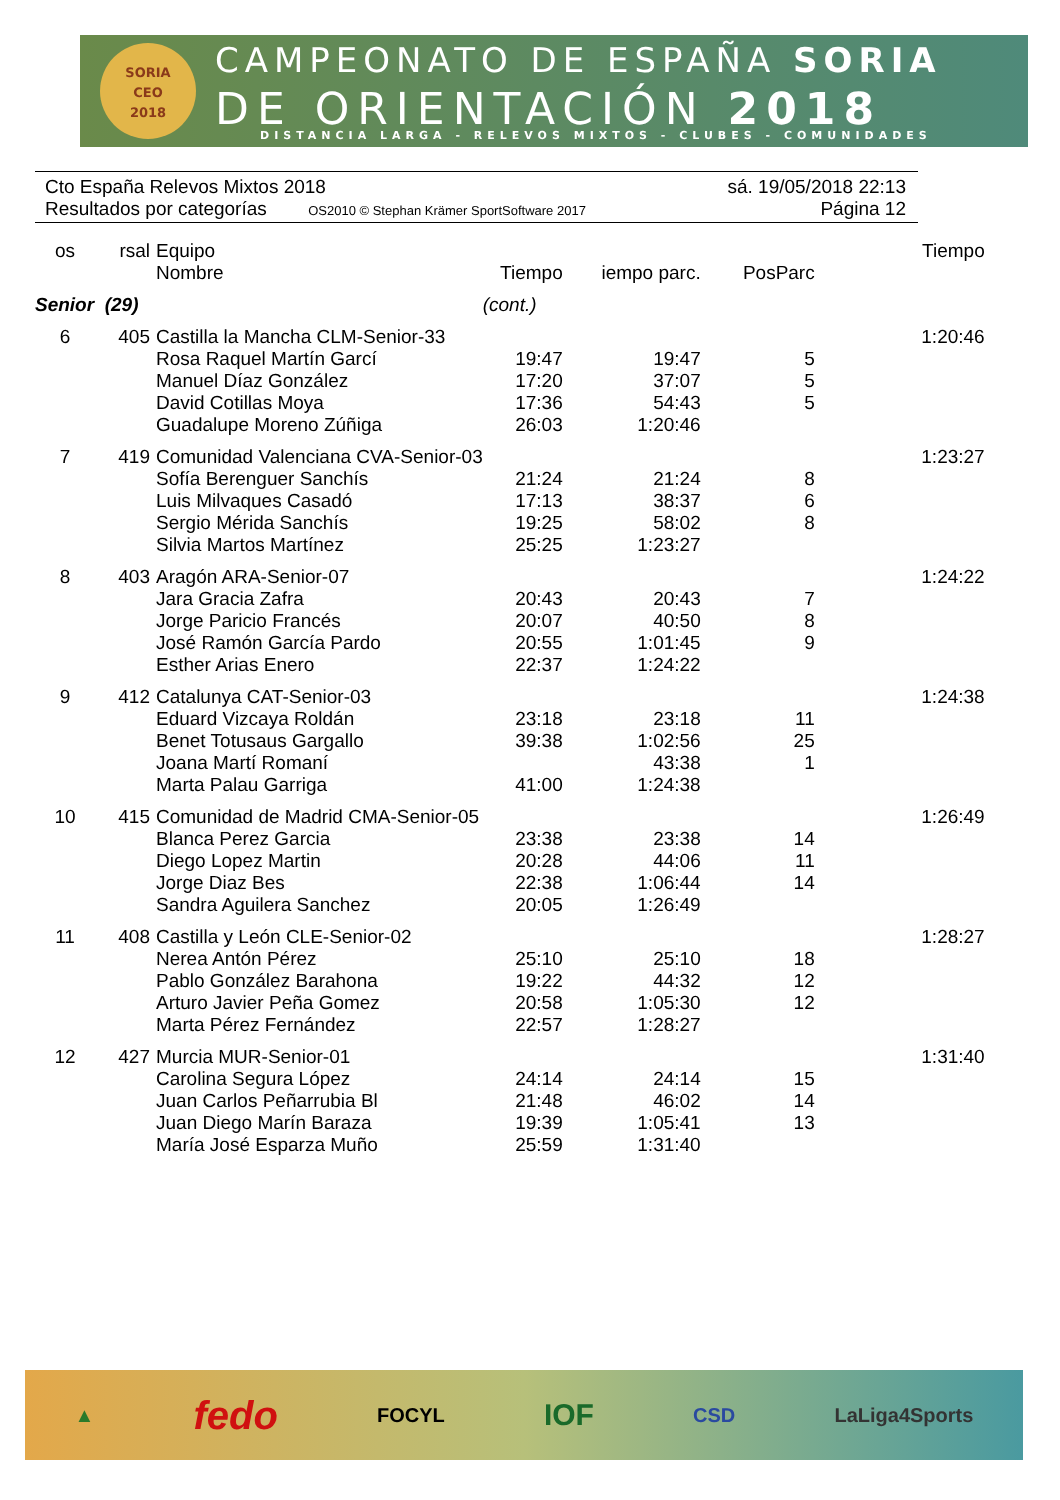SORIA
CEO
2018
CAMPEONATO DE ESPAÑA SORIA
DE ORIENTACIÓN 2018
DISTANCIA LARGA - RELEVOS MIXTOS - CLUBES - COMUNIDADES
Cto España Relevos Mixtos 2018 sá. 19/05/2018 22:13
Resultados por categorías OS2010 © Stephan Krämer SportSoftware 2017 Página 12
| os | rsal | Equipo | | | | Tiempo |
| | | Nombre | Tiempo | iempo parc. | PosParc | |
| Senior (29) | | | (cont.) | | | |
| 6 | 405 | Castilla la Mancha CLM-Senior-33 | | | | 1:20:46 |
| | | Rosa Raquel Martín Garcí | 19:47 | 19:47 | 5 | |
| | | Manuel Díaz González | 17:20 | 37:07 | 5 | |
| | | David Cotillas Moya | 17:36 | 54:43 | 5 | |
| | | Guadalupe Moreno Zúñiga | 26:03 | 1:20:46 | | |
| 7 | 419 | Comunidad Valenciana CVA-Senior-03 | | | | 1:23:27 |
| | | Sofía Berenguer Sanchís | 21:24 | 21:24 | 8 | |
| | | Luis Milvaques Casadó | 17:13 | 38:37 | 6 | |
| | | Sergio Mérida Sanchís | 19:25 | 58:02 | 8 | |
| | | Silvia Martos Martínez | 25:25 | 1:23:27 | | |
| 8 | 403 | Aragón ARA-Senior-07 | | | | 1:24:22 |
| | | Jara Gracia Zafra | 20:43 | 20:43 | 7 | |
| | | Jorge Paricio Francés | 20:07 | 40:50 | 8 | |
| | | José Ramón García Pardo | 20:55 | 1:01:45 | 9 | |
| | | Esther Arias Enero | 22:37 | 1:24:22 | | |
| 9 | 412 | Catalunya CAT-Senior-03 | | | | 1:24:38 |
| | | Eduard Vizcaya Roldán | 23:18 | 23:18 | 11 | |
| | | Benet Totusaus Gargallo | 39:38 | 1:02:56 | 25 | |
| | | Joana Martí Romaní | | 43:38 | 1 | |
| | | Marta Palau Garriga | 41:00 | 1:24:38 | | |
| 10 | 415 | Comunidad de Madrid CMA-Senior-05 | | | | 1:26:49 |
| | | Blanca Perez Garcia | 23:38 | 23:38 | 14 | |
| | | Diego Lopez Martin | 20:28 | 44:06 | 11 | |
| | | Jorge Diaz Bes | 22:38 | 1:06:44 | 14 | |
| | | Sandra Aguilera Sanchez | 20:05 | 1:26:49 | | |
| 11 | 408 | Castilla y León CLE-Senior-02 | | | | 1:28:27 |
| | | Nerea Antón Pérez | 25:10 | 25:10 | 18 | |
| | | Pablo González Barahona | 19:22 | 44:32 | 12 | |
| | | Arturo Javier Peña Gomez | 20:58 | 1:05:30 | 12 | |
| | | Marta Pérez Fernández | 22:57 | 1:28:27 | | |
| 12 | 427 | Murcia MUR-Senior-01 | | | | 1:31:40 |
| | | Carolina Segura López | 24:14 | 24:14 | 15 | |
| | | Juan Carlos Peñarrubia Bl | 21:48 | 46:02 | 14 | |
| | | Juan Diego Marín Baraza | 19:39 | 1:05:41 | 13 | |
| | | María José Esparza Muño | 25:59 | 1:31:40 | | |
▲ fedo FOCYL IOF CSD LaLiga4Sports